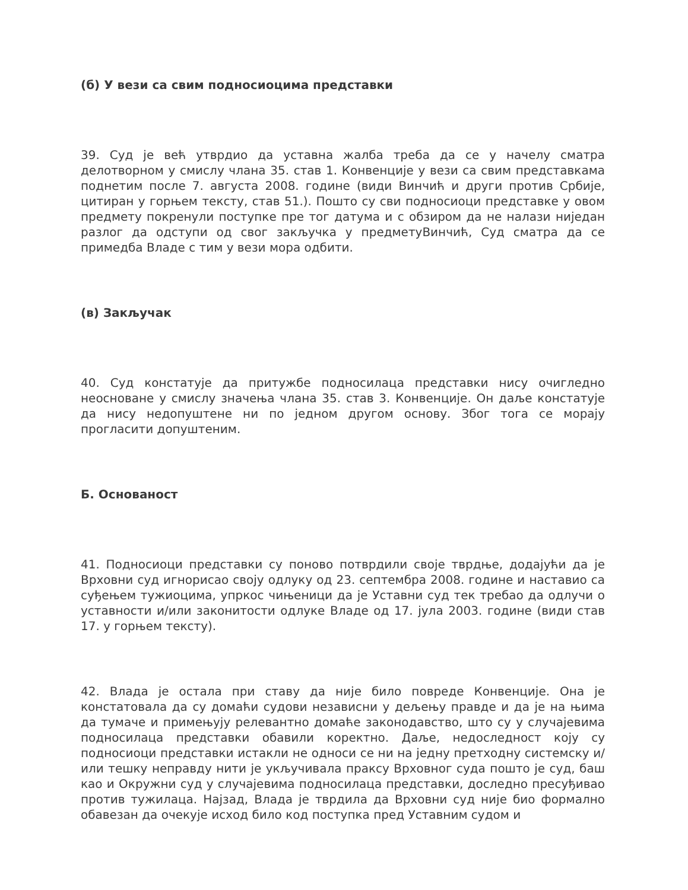(б) У вези са свим подносиоцима представки
39. Суд је већ утврдио да уставна жалба треба да се у начелу сматра делотворном у смислу члана 35. став 1. Конвенције у вези са свим представкама поднетим после 7. августа 2008. године (види Винчић и други против Србије, цитиран у горњем тексту, став 51.). Пошто су сви подносиоци представке у овом предмету покренули поступке пре тог датума и с обзиром да не налази ниједан разлог да одступи од свог закључка у предметуВинчић, Суд сматра да се примедба Владе с тим у вези мора одбити.
(в) Закључак
40. Суд констатује да притужбе подносилаца представки нису очигледно неосноване у смислу значења члана 35. став 3. Конвенције. Он даље констатује да нису недопуштене ни по једном другом основу. Због тога се морају прогласити допуштеним.
Б. Основаност
41. Подносиоци представки су поново потврдили своје тврдње, додајући да је Врховни суд игнорисао своју одлуку од 23. септембра 2008. године и наставио са суђењем тужиоцима, упркос чињеници да је Уставни суд тек требао да одлучи о уставности и/или законитости одлуке Владе од 17. јула 2003. године (види став 17. у горњем тексту).
42. Влада је остала при ставу да није било повреде Конвенције. Она је констатовала да су домаћи судови независни у дељењу правде и да је на њима да тумаче и примењују релевантно домаће законодавство, што су у случајевима подносилаца представки обавили коректно. Даље, недоследност коју су подносиоци представки истакли не односи се ни на једну претходну системску и/или тешку неправду нити је укључивала праксу Врховног суда пошто је суд, баш као и Окружни суд у случајевима подносилаца представки, доследно пресуђивао против тужилаца. Најзад, Влада је тврдила да Врховни суд није био формално обавезан да очекује исход било код поступка пред Уставним судом и